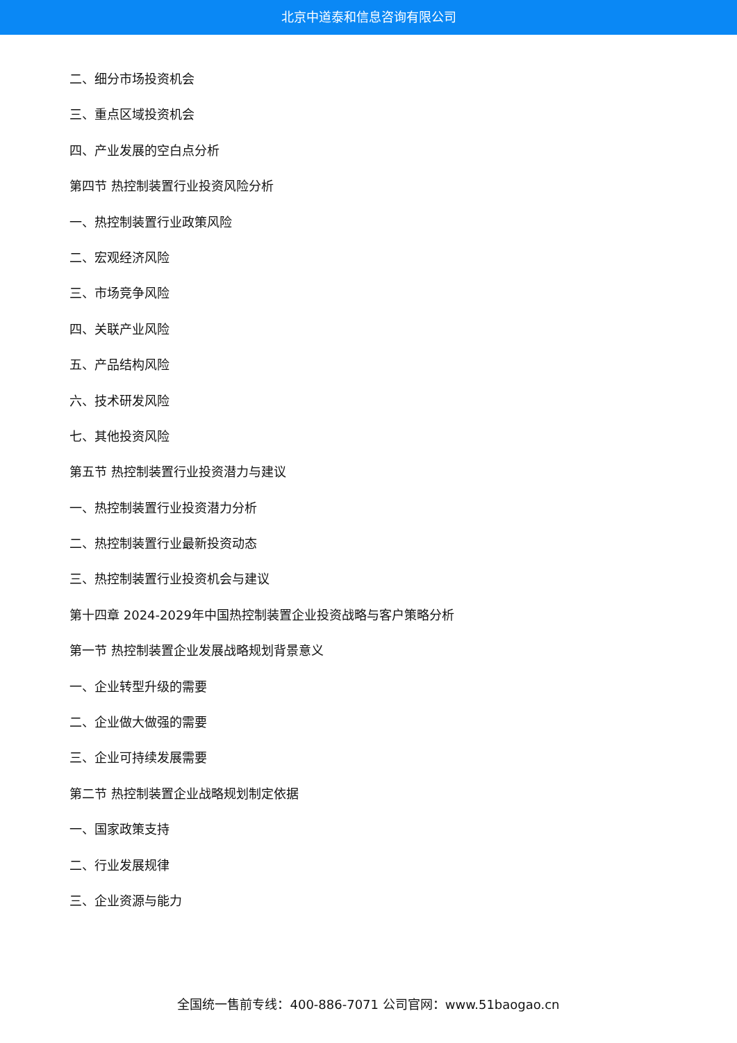北京中道泰和信息咨询有限公司
二、细分市场投资机会
三、重点区域投资机会
四、产业发展的空白点分析
第四节 热控制装置行业投资风险分析
一、热控制装置行业政策风险
二、宏观经济风险
三、市场竞争风险
四、关联产业风险
五、产品结构风险
六、技术研发风险
七、其他投资风险
第五节 热控制装置行业投资潜力与建议
一、热控制装置行业投资潜力分析
二、热控制装置行业最新投资动态
三、热控制装置行业投资机会与建议
第十四章 2024-2029年中国热控制装置企业投资战略与客户策略分析
第一节 热控制装置企业发展战略规划背景意义
一、企业转型升级的需要
二、企业做大做强的需要
三、企业可持续发展需要
第二节 热控制装置企业战略规划制定依据
一、国家政策支持
二、行业发展规律
三、企业资源与能力
全国统一售前专线：400-886-7071 公司官网：www.51baogao.cn